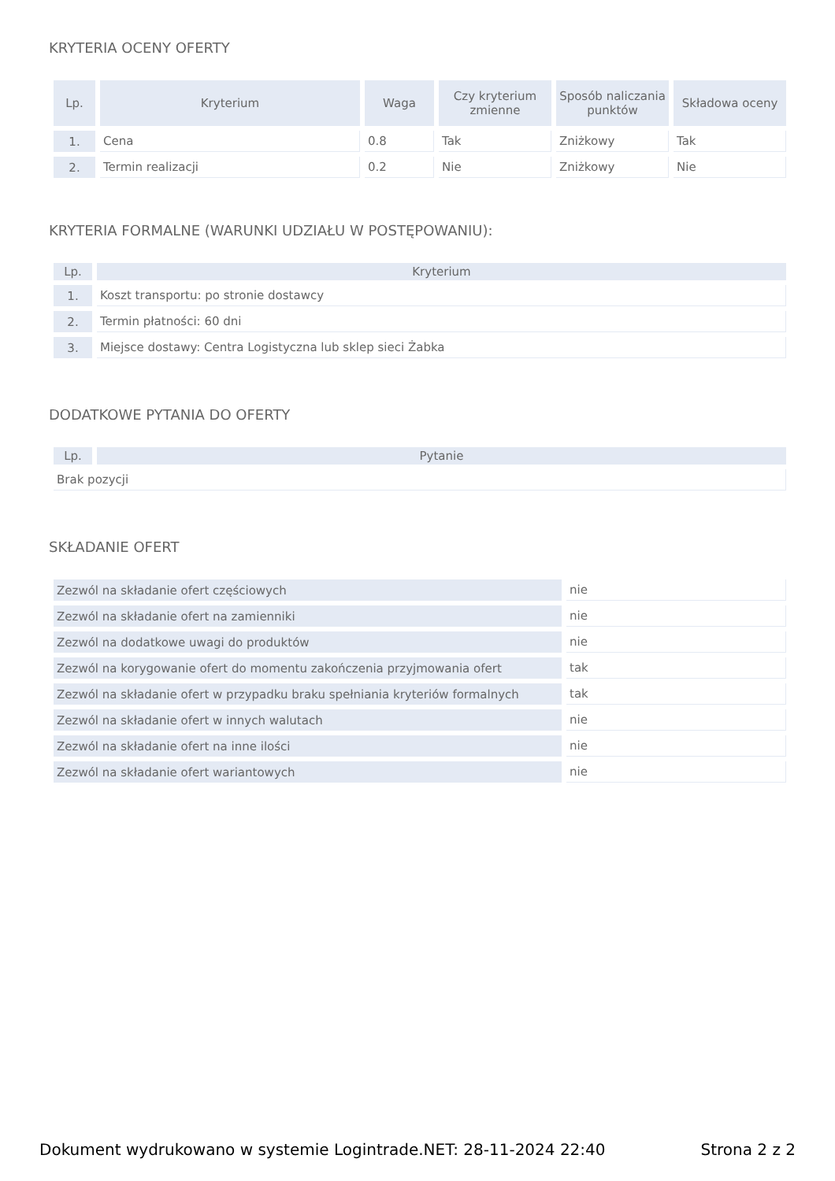KRYTERIA OCENY OFERTY
| Lp. | Kryterium | Waga | Czy kryterium zmienne | Sposób naliczania punktów | Składowa oceny |
| --- | --- | --- | --- | --- | --- |
| 1. | Cena | 0.8 | Tak | Zniżkowy | Tak |
| 2. | Termin realizacji | 0.2 | Nie | Zniżkowy | Nie |
KRYTERIA FORMALNE (WARUNKI UDZIAŁU W POSTĘPOWANIU):
| Lp. | Kryterium |
| --- | --- |
| 1. | Koszt transportu: po stronie dostawcy |
| 2. | Termin płatności: 60 dni |
| 3. | Miejsce dostawy: Centra Logistyczna lub sklep sieci Żabka |
DODATKOWE PYTANIA DO OFERTY
| Lp. | Pytanie |
| --- | --- |
| Brak pozycji | |
SKŁADANIE OFERT
| Zezwól na składanie ofert częściowych | nie |
| Zezwól na składanie ofert na zamienniki | nie |
| Zezwól na dodatkowe uwagi do produktów | nie |
| Zezwól na korygowanie ofert do momentu zakończenia przyjmowania ofert | tak |
| Zezwól na składanie ofert w przypadku braku spełniania kryteriów formalnych | tak |
| Zezwól na składanie ofert w innych walutach | nie |
| Zezwól na składanie ofert na inne ilości | nie |
| Zezwól na składanie ofert wariantowych | nie |
Dokument wydrukowano w systemie Logintrade.NET: 28-11-2024 22:40 Strona 2 z 2